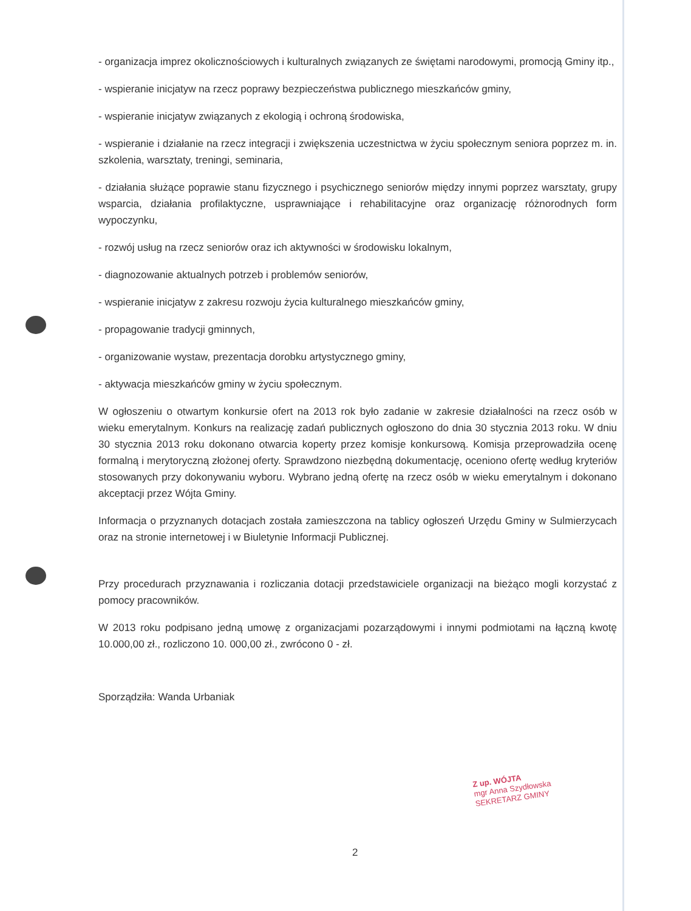- organizacja imprez okolicznościowych i kulturalnych związanych ze świętami narodowymi, promocją Gminy itp.,
- wspieranie inicjatyw na rzecz poprawy bezpieczeństwa publicznego mieszkańców gminy,
- wspieranie inicjatyw związanych z ekologią i ochroną środowiska,
- wspieranie i działanie na rzecz integracji i zwiększenia uczestnictwa w życiu społecznym seniora poprzez m. in. szkolenia, warsztaty, treningi, seminaria,
- działania służące poprawie stanu fizycznego i psychicznego seniorów między innymi poprzez warsztaty, grupy wsparcia, działania profilaktyczne, usprawniające i rehabilitacyjne oraz organizację różnorodnych form wypoczynku,
- rozwój usług na rzecz seniorów oraz ich aktywności w środowisku lokalnym,
- diagnozowanie aktualnych potrzeb i problemów seniorów,
- wspieranie inicjatyw z zakresu rozwoju życia kulturalnego mieszkańców gminy,
- propagowanie tradycji gminnych,
- organizowanie wystaw, prezentacja dorobku artystycznego gminy,
- aktywacja mieszkańców gminy w życiu społecznym.
W ogłoszeniu o otwartym konkursie ofert na 2013 rok było zadanie w zakresie działalności na rzecz osób w wieku emerytalnym. Konkurs na realizację zadań publicznych ogłoszono do dnia 30 stycznia 2013 roku. W dniu 30 stycznia 2013 roku dokonano otwarcia koperty przez komisje konkursową. Komisja przeprowadziła ocenę formalną i merytoryczną złożonej oferty. Sprawdzono niezbędną dokumentację, oceniono ofertę według kryteriów stosowanych przy dokonywaniu wyboru. Wybrano jedną ofertę na rzecz osób w wieku emerytalnym i dokonano akceptacji przez Wójta Gminy.
Informacja o przyznanych dotacjach została zamieszczona na tablicy ogłoszeń Urzędu Gminy w Sulmierzycach oraz na stronie internetowej i w Biuletynie Informacji Publicznej.
Przy procedurach przyznawania i rozliczania dotacji przedstawiciele organizacji na bieżąco mogli korzystać z pomocy pracowników.
W 2013 roku podpisano jedną umowę z organizacjami pozarządowymi i innymi podmiotami na łączną kwotę 10.000,00 zł., rozliczono 10. 000,00 zł., zwrócono 0 - zł.
Sporządziła: Wanda Urbaniak
Z up. WÓJTA
mgr Anna Szydłowska
SEKRETARZ GMINY
2